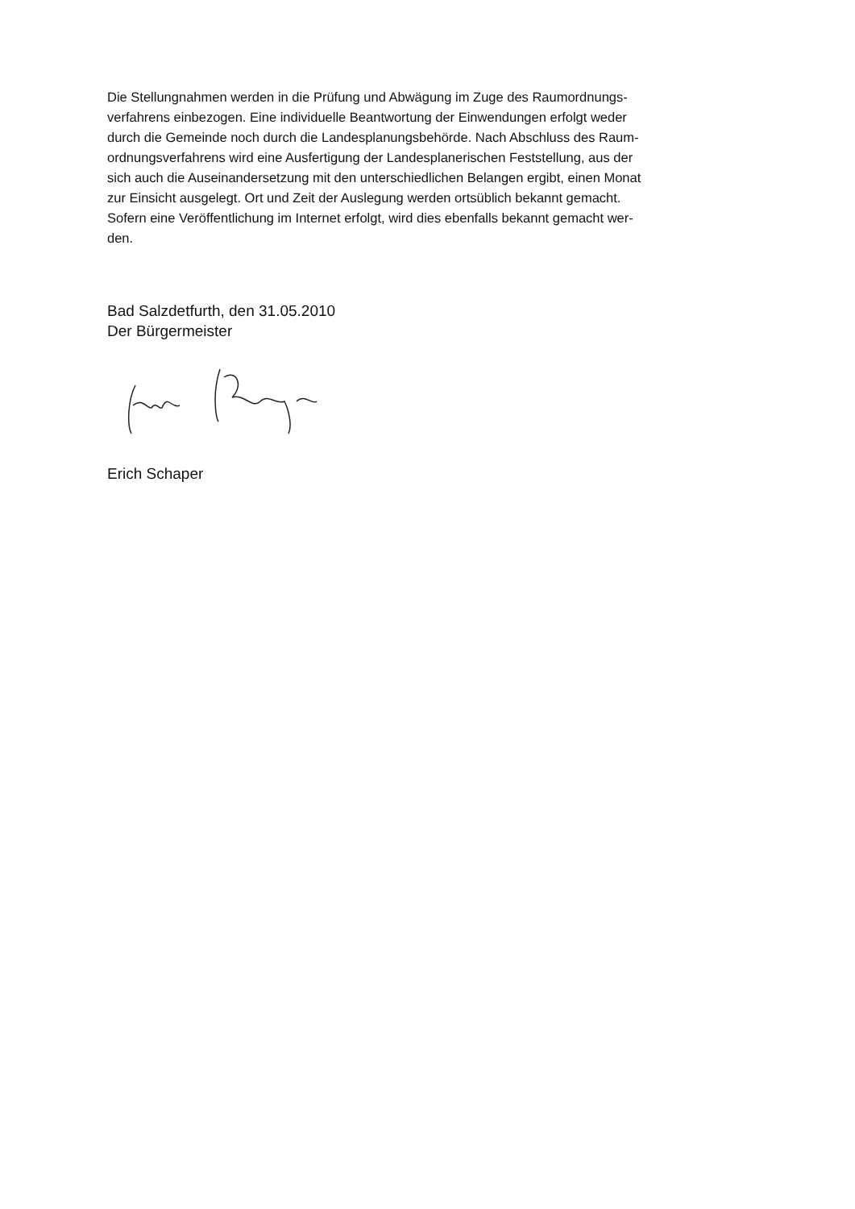Die Stellungnahmen werden in die Prüfung und Abwägung im Zuge des Raumordnungs-
verfahrens einbezogen. Eine individuelle Beantwortung der Einwendungen erfolgt weder
durch die Gemeinde noch durch die Landesplanungsbehörde. Nach Abschluss des Raum-
ordnungsverfahrens wird eine Ausfertigung der Landesplanerischen Feststellung, aus der
sich auch die Auseinandersetzung mit den unterschiedlichen Belangen ergibt, einen Monat
zur Einsicht ausgelegt. Ort und Zeit der Auslegung werden ortsüblich bekannt gemacht.
Sofern eine Veröffentlichung im Internet erfolgt, wird dies ebenfalls bekannt gemacht wer-
den.
Bad Salzdetfurth, den 31.05.2010
Der Bürgermeister
Erich Schaper